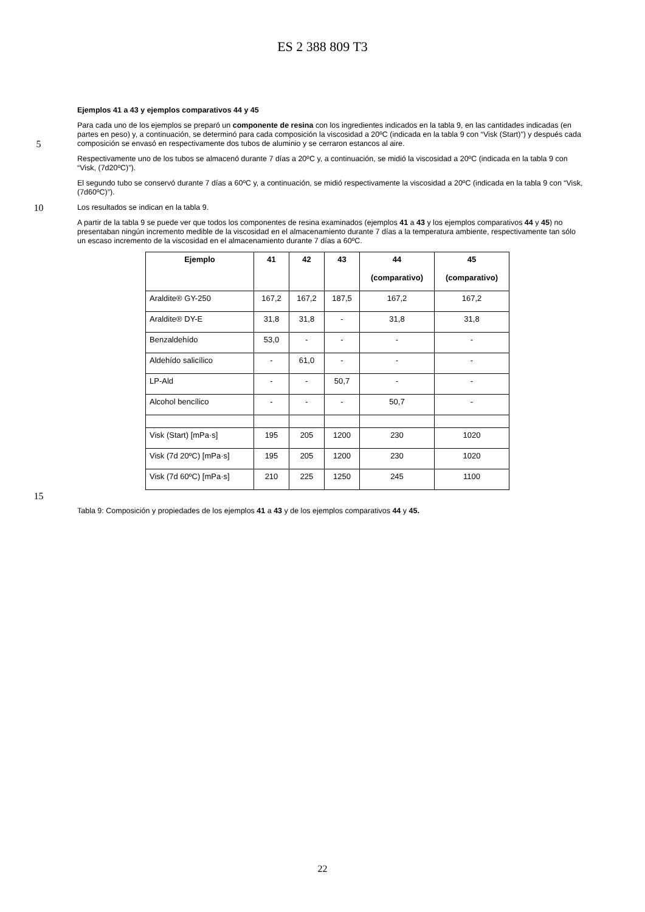ES 2 388 809 T3
Ejemplos 41 a 43 y ejemplos comparativos 44 y 45
5
Para cada uno de los ejemplos se preparó un componente de resina con los ingredientes indicados en la tabla 9, en las cantidades indicadas (en partes en peso) y, a continuación, se determinó para cada composición la viscosidad a 20ºC (indicada en la tabla 9 con “Visk (Start)”) y después cada composición se envasó en respectivamente dos tubos de aluminio y se cerraron estancos al aire.
Respectivamente uno de los tubos se almacenó durante 7 días a 20ºC y, a continuación, se midió la viscosidad a 20ºC (indicada en la tabla 9 con “Visk, (7d20ºC)”).
El segundo tubo se conservó durante 7 días a 60ºC y, a continuación, se midió respectivamente la viscosidad a 20ºC (indicada en la tabla 9 con “Visk, (7d60ºC)”).
10
Los resultados se indican en la tabla 9.
A partir de la tabla 9 se puede ver que todos los componentes de resina examinados (ejemplos 41 a 43 y los ejemplos comparativos 44 y 45) no presentaban ningún incremento medible de la viscosidad en el almacenamiento durante 7 días a la temperatura ambiente, respectivamente tan sólo un escaso incremento de la viscosidad en el almacenamiento durante 7 días a 60ºC.
| Ejemplo | 41 | 42 | 43 | 44 (comparativo) | 45 (comparativo) |
| --- | --- | --- | --- | --- | --- |
| Araldite® GY-250 | 167,2 | 167,2 | 187,5 | 167,2 | 167,2 |
| Araldite® DY-E | 31,8 | 31,8 | - | 31,8 | 31,8 |
| Benzaldehído | 53,0 | - | - | - | - |
| Aldehído salicílico | - | 61,0 | - | - | - |
| LP-Ald | - | - | 50,7 | - | - |
| Alcohol bencílico | - | - | - | 50,7 | - |
| Visk (Start) [mPa·s] | 195 | 205 | 1200 | 230 | 1020 |
| Visk (7d 20ºC) [mPa·s] | 195 | 205 | 1200 | 230 | 1020 |
| Visk (7d 60ºC) [mPa·s] | 210 | 225 | 1250 | 245 | 1100 |
15
Tabla 9: Composición y propiedades de los ejemplos 41 a 43 y de los ejemplos comparativos 44 y 45.
22